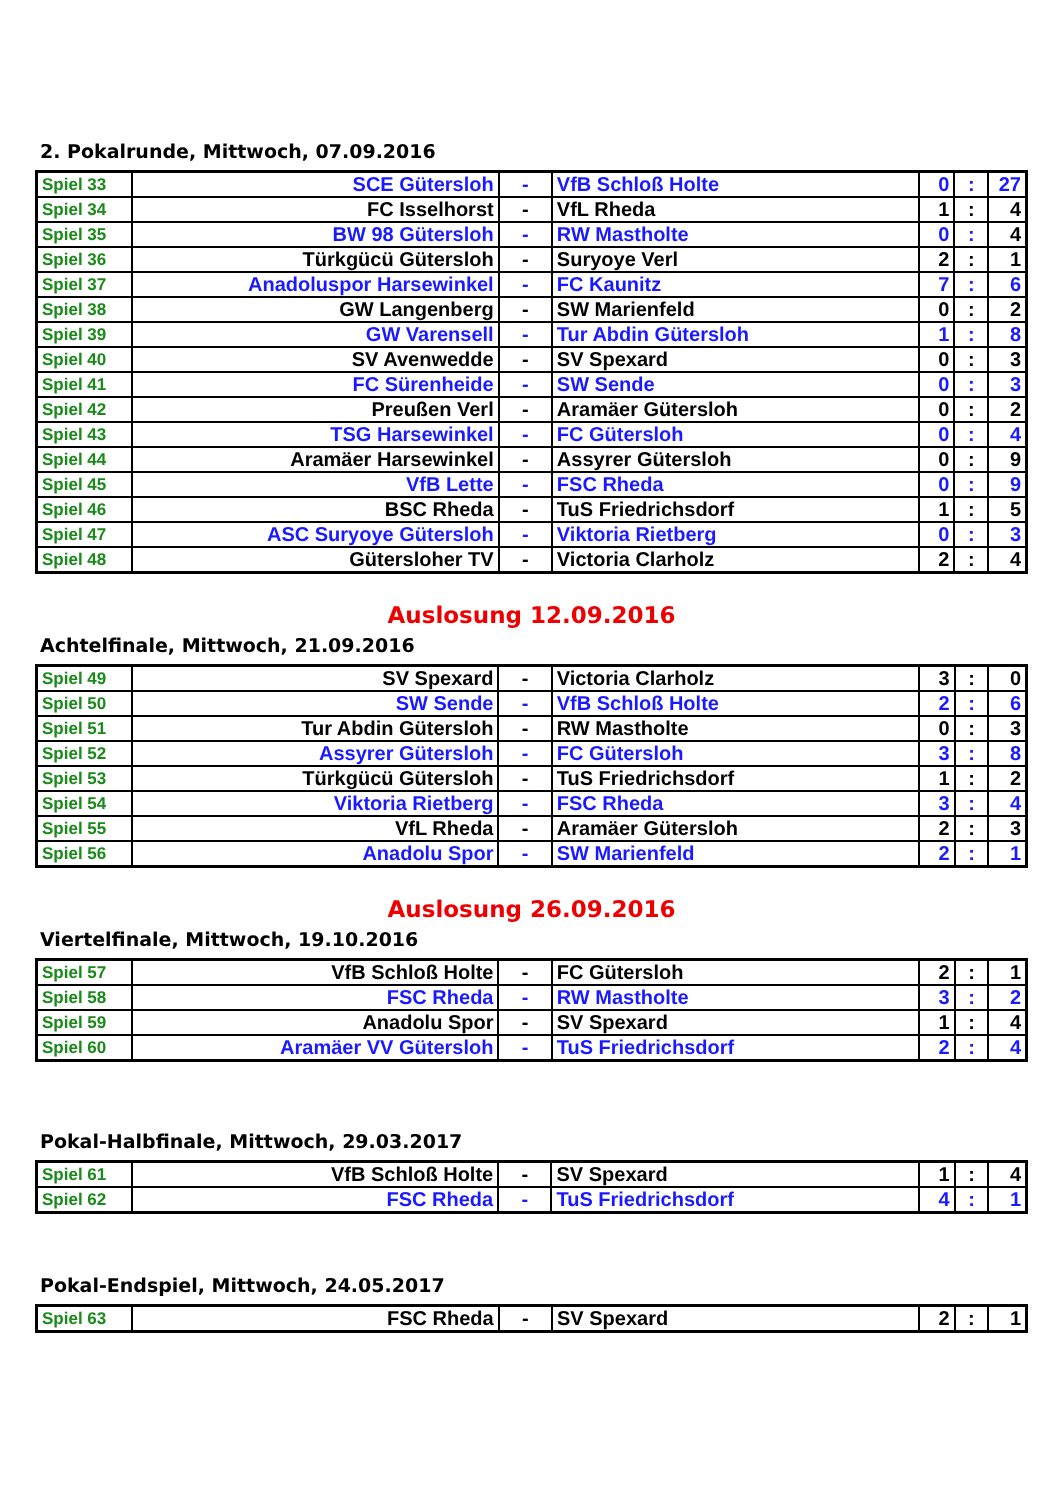2. Pokalrunde, Mittwoch, 07.09.2016
| Spiel 33 | SCE Gütersloh | - | VfB Schloß Holte | 0 | : | 27 |
| Spiel 34 | FC Isselhorst | - | VfL Rheda | 1 | : | 4 |
| Spiel 35 | BW 98 Gütersloh | - | RW Mastholte | 0 | : | 4 |
| Spiel 36 | Türkgücü Gütersloh | - | Suryoye Verl | 2 | : | 1 |
| Spiel 37 | Anadoluspor Harsewinkel | - | FC Kaunitz | 7 | : | 6 |
| Spiel 38 | GW Langenberg | - | SW Marienfeld | 0 | : | 2 |
| Spiel 39 | GW Varensell | - | Tur Abdin Gütersloh | 1 | : | 8 |
| Spiel 40 | SV Avenwedde | - | SV Spexard | 0 | : | 3 |
| Spiel 41 | FC Sürenheide | - | SW Sende | 0 | : | 3 |
| Spiel 42 | Preußen Verl | - | Aramäer Gütersloh | 0 | : | 2 |
| Spiel 43 | TSG Harsewinkel | - | FC Gütersloh | 0 | : | 4 |
| Spiel 44 | Aramäer Harsewinkel | - | Assyrer Gütersloh | 0 | : | 9 |
| Spiel 45 | VfB Lette | - | FSC Rheda | 0 | : | 9 |
| Spiel 46 | BSC Rheda | - | TuS Friedrichsdorf | 1 | : | 5 |
| Spiel 47 | ASC Suryoye Gütersloh | - | Viktoria Rietberg | 0 | : | 3 |
| Spiel 48 | Gütersloher TV | - | Victoria Clarholz | 2 | : | 4 |
Auslosung 12.09.2016
Achtelfinale, Mittwoch, 21.09.2016
| Spiel 49 | SV Spexard | - | Victoria Clarholz | 3 | : | 0 |
| Spiel 50 | SW Sende | - | VfB Schloß Holte | 2 | : | 6 |
| Spiel 51 | Tur Abdin Gütersloh | - | RW Mastholte | 0 | : | 3 |
| Spiel 52 | Assyrer Gütersloh | - | FC Gütersloh | 3 | : | 8 |
| Spiel 53 | Türkgücü Gütersloh | - | TuS Friedrichsdorf | 1 | : | 2 |
| Spiel 54 | Viktoria Rietberg | - | FSC Rheda | 3 | : | 4 |
| Spiel 55 | VfL Rheda | - | Aramäer Gütersloh | 2 | : | 3 |
| Spiel 56 | Anadolu Spor | - | SW Marienfeld | 2 | : | 1 |
Auslosung 26.09.2016
Viertelfinale, Mittwoch, 19.10.2016
| Spiel 57 | VfB Schloß Holte | - | FC Gütersloh | 2 | : | 1 |
| Spiel 58 | FSC Rheda | - | RW Mastholte | 3 | : | 2 |
| Spiel 59 | Anadolu Spor | - | SV Spexard | 1 | : | 4 |
| Spiel 60 | Aramäer VV Gütersloh | - | TuS Friedrichsdorf | 2 | : | 4 |
Pokal-Halbfinale, Mittwoch, 29.03.2017
| Spiel 61 | VfB Schloß Holte | - | SV Spexard | 1 | : | 4 |
| Spiel 62 | FSC Rheda | - | TuS Friedrichsdorf | 4 | : | 1 |
Pokal-Endspiel, Mittwoch, 24.05.2017
| Spiel 63 | FSC Rheda | - | SV Spexard | 2 | : | 1 |